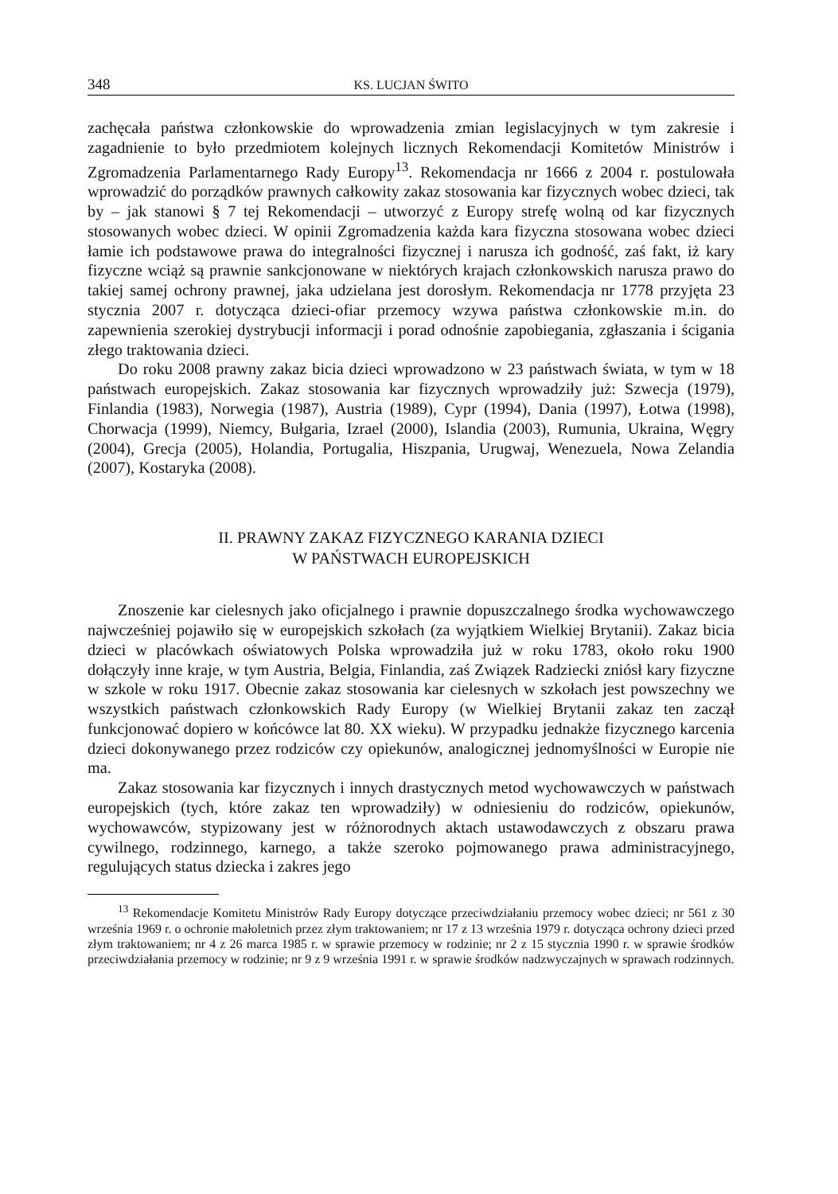348 KS. LUCJAN ŚWITO
zachęcała państwa członkowskie do wprowadzenia zmian legislacyjnych w tym zakresie i zagadnienie to było przedmiotem kolejnych licznych Rekomendacji Komitetów Ministrów i Zgromadzenia Parlamentarnego Rady Europy<sup>13</sup>. Rekomendacja nr 1666 z 2004 r. postulowała wprowadzić do porządków prawnych całkowity zakaz stosowania kar fizycznych wobec dzieci, tak by – jak stanowi § 7 tej Rekomendacji – utworzyć z Europy strefę wolną od kar fizycznych stosowanych wobec dzieci. W opinii Zgromadzenia każda kara fizyczna stosowana wobec dzieci łamie ich podstawowe prawa do integralności fizycznej i narusza ich godność, zaś fakt, iż kary fizyczne wciąż są prawnie sankcjonowane w niektórych krajach członkowskich narusza prawo do takiej samej ochrony prawnej, jaka udzielana jest dorosłym. Rekomendacja nr 1778 przyjęta 23 stycznia 2007 r. dotycząca dzieci-ofiar przemocy wzywa państwa członkowskie m.in. do zapewnienia szerokiej dystrybucji informacji i porad odnośnie zapobiegania, zgłaszania i ścigania złego traktowania dzieci.
Do roku 2008 prawny zakaz bicia dzieci wprowadzono w 23 państwach świata, w tym w 18 państwach europejskich. Zakaz stosowania kar fizycznych wprowadziły już: Szwecja (1979), Finlandia (1983), Norwegia (1987), Austria (1989), Cypr (1994), Dania (1997), Łotwa (1998), Chorwacja (1999), Niemcy, Bułgaria, Izrael (2000), Islandia (2003), Rumunia, Ukraina, Węgry (2004), Grecja (2005), Holandia, Portugalia, Hiszpania, Urugwaj, Wenezuela, Nowa Zelandia (2007), Kostaryka (2008).
II. PRAWNY ZAKAZ FIZYCZNEGO KARANIA DZIECI
W PAŃSTWACH EUROPEJSKICH
Znoszenie kar cielesnych jako oficjalnego i prawnie dopuszczalnego środka wychowawczego najwcześniej pojawiło się w europejskich szkołach (za wyjątkiem Wielkiej Brytanii). Zakaz bicia dzieci w placówkach oświatowych Polska wprowadziła już w roku 1783, około roku 1900 dołączyły inne kraje, w tym Austria, Belgia, Finlandia, zaś Związek Radziecki zniósł kary fizyczne w szkole w roku 1917. Obecnie zakaz stosowania kar cielesnych w szkołach jest powszechny we wszystkich państwach członkowskich Rady Europy (w Wielkiej Brytanii zakaz ten zaczął funkcjonować dopiero w końcówce lat 80. XX wieku). W przypadku jednakże fizycznego karcenia dzieci dokonywanego przez rodziców czy opiekunów, analogicznej jednomyślności w Europie nie ma.
Zakaz stosowania kar fizycznych i innych drastycznych metod wychowawczych w państwach europejskich (tych, które zakaz ten wprowadziły) w odniesieniu do rodziców, opiekunów, wychowawców, stypizowany jest w różnorodnych aktach ustawodawczych z obszaru prawa cywilnego, rodzinnego, karnego, a także szeroko pojmowanego prawa administracyjnego, regulujących status dziecka i zakres jego
<sup>13</sup> Rekomendacje Komitetu Ministrów Rady Europy dotyczące przeciwdziałaniu przemocy wobec dzieci; nr 561 z 30 września 1969 r. o ochronie małoletnich przez złym traktowaniem; nr 17 z 13 września 1979 r. dotycząca ochrony dzieci przed złym traktowaniem; nr 4 z 26 marca 1985 r. w sprawie przemocy w rodzinie; nr 2 z 15 stycznia 1990 r. w sprawie środków przeciwdziałania przemocy w rodzinie; nr 9 z 9 września 1991 r. w sprawie środków nadzwyczajnych w sprawach rodzinnych.